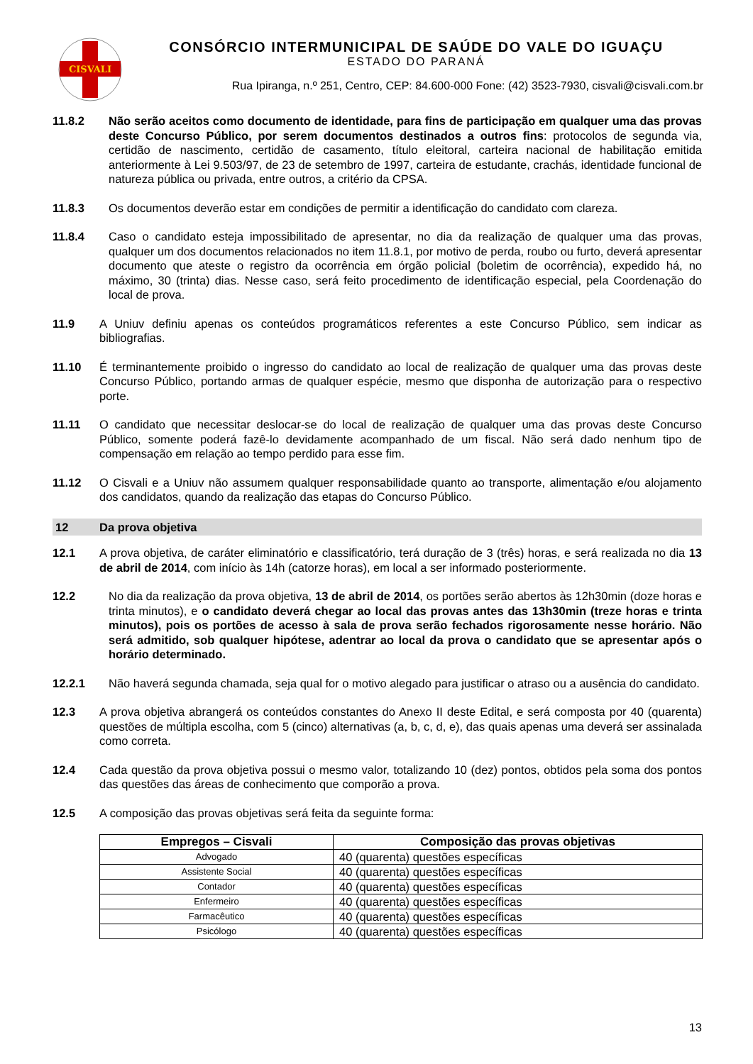CISVALI
CONSÓRCIO INTERMUNICIPAL DE SAÚDE DO VALE DO IGUAÇU
ESTADO DO PARANÁ
Rua Ipiranga, n.º 251, Centro, CEP: 84.600-000 Fone: (42) 3523-7930, cisvali@cisvali.com.br
11.8.2 Não serão aceitos como documento de identidade, para fins de participação em qualquer uma das provas deste Concurso Público, por serem documentos destinados a outros fins: protocolos de segunda via, certidão de nascimento, certidão de casamento, título eleitoral, carteira nacional de habilitação emitida anteriormente à Lei 9.503/97, de 23 de setembro de 1997, carteira de estudante, crachás, identidade funcional de natureza pública ou privada, entre outros, a critério da CPSA.
11.8.3 Os documentos deverão estar em condições de permitir a identificação do candidato com clareza.
11.8.4 Caso o candidato esteja impossibilitado de apresentar, no dia da realização de qualquer uma das provas, qualquer um dos documentos relacionados no item 11.8.1, por motivo de perda, roubo ou furto, deverá apresentar documento que ateste o registro da ocorrência em órgão policial (boletim de ocorrência), expedido há, no máximo, 30 (trinta) dias. Nesse caso, será feito procedimento de identificação especial, pela Coordenação do local de prova.
11.9 A Uniuv definiu apenas os conteúdos programáticos referentes a este Concurso Público, sem indicar as bibliografias.
11.10 É terminantemente proibido o ingresso do candidato ao local de realização de qualquer uma das provas deste Concurso Público, portando armas de qualquer espécie, mesmo que disponha de autorização para o respectivo porte.
11.11 O candidato que necessitar deslocar-se do local de realização de qualquer uma das provas deste Concurso Público, somente poderá fazê-lo devidamente acompanhado de um fiscal. Não será dado nenhum tipo de compensação em relação ao tempo perdido para esse fim.
11.12 O Cisvali e a Uniuv não assumem qualquer responsabilidade quanto ao transporte, alimentação e/ou alojamento dos candidatos, quando da realização das etapas do Concurso Público.
12 Da prova objetiva
12.1 A prova objetiva, de caráter eliminatório e classificatório, terá duração de 3 (três) horas, e será realizada no dia 13 de abril de 2014, com início às 14h (catorze horas), em local a ser informado posteriormente.
12.2 No dia da realização da prova objetiva, 13 de abril de 2014, os portões serão abertos às 12h30min (doze horas e trinta minutos), e o candidato deverá chegar ao local das provas antes das 13h30min (treze horas e trinta minutos), pois os portões de acesso à sala de prova serão fechados rigorosamente nesse horário. Não será admitido, sob qualquer hipótese, adentrar ao local da prova o candidato que se apresentar após o horário determinado.
12.2.1 Não haverá segunda chamada, seja qual for o motivo alegado para justificar o atraso ou a ausência do candidato.
12.3 A prova objetiva abrangerá os conteúdos constantes do Anexo II deste Edital, e será composta por 40 (quarenta) questões de múltipla escolha, com 5 (cinco) alternativas (a, b, c, d, e), das quais apenas uma deverá ser assinalada como correta.
12.4 Cada questão da prova objetiva possui o mesmo valor, totalizando 10 (dez) pontos, obtidos pela soma dos pontos das questões das áreas de conhecimento que comporão a prova.
12.5 A composição das provas objetivas será feita da seguinte forma:
| Empregos – Cisvali | Composição das provas objetivas |
| --- | --- |
| Advogado | 40 (quarenta) questões específicas |
| Assistente Social | 40 (quarenta) questões específicas |
| Contador | 40 (quarenta) questões específicas |
| Enfermeiro | 40 (quarenta) questões específicas |
| Farmacêutico | 40 (quarenta) questões específicas |
| Psicólogo | 40 (quarenta) questões específicas |
13